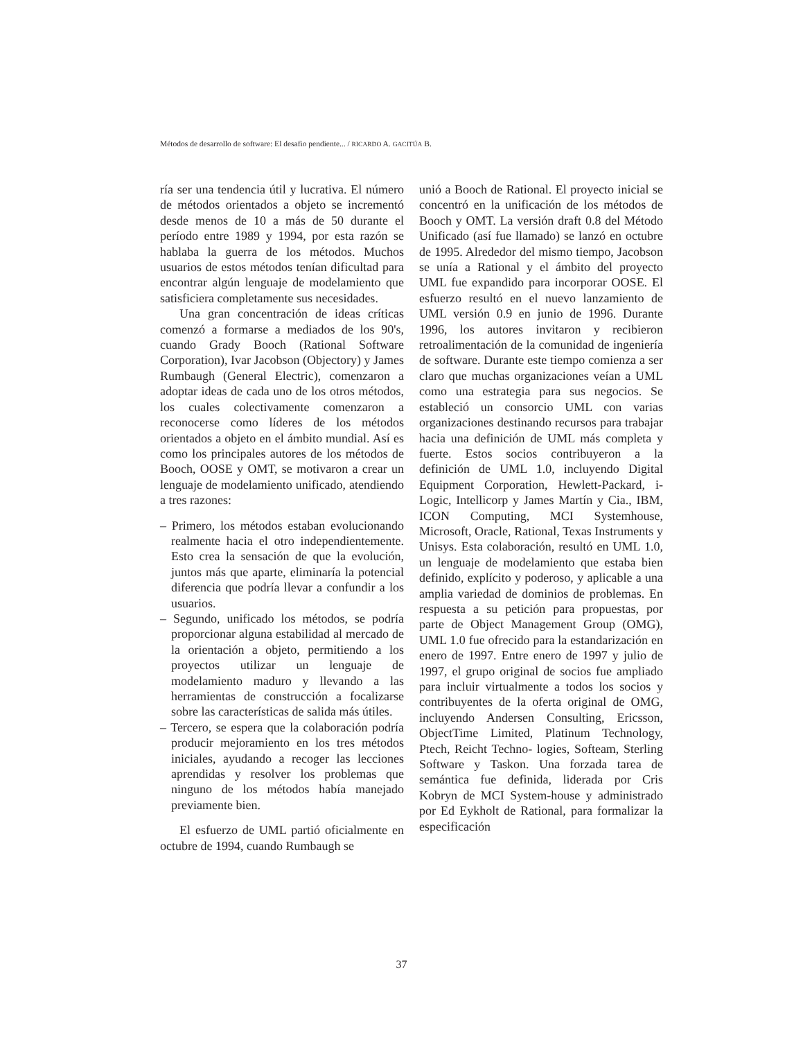Métodos de desarrollo de software: El desafio pendiente... / RICARDO A. GACITÚA B.
ría ser una tendencia útil y lucrativa. El número de métodos orientados a objeto se incrementó desde menos de 10 a más de 50 durante el período entre 1989 y 1994, por esta razón se hablaba la guerra de los métodos. Muchos usuarios de estos métodos tenían dificultad para encontrar algún lenguaje de modelamiento que satisficiera completamente sus necesidades.
Una gran concentración de ideas críticas comenzó a formarse a mediados de los 90's, cuando Grady Booch (Rational Software Corporation), Ivar Jacobson (Objectory) y James Rumbaugh (General Electric), comenzaron a adoptar ideas de cada uno de los otros métodos, los cuales colectivamente comenzaron a reconocerse como líderes de los métodos orientados a objeto en el ámbito mundial. Así es como los principales autores de los métodos de Booch, OOSE y OMT, se motivaron a crear un lenguaje de modelamiento unificado, atendiendo a tres razones:
– Primero, los métodos estaban evolucionando realmente hacia el otro independientemente. Esto crea la sensación de que la evolución, juntos más que aparte, eliminaría la potencial diferencia que podría llevar a confundir a los usuarios.
– Segundo, unificado los métodos, se podría proporcionar alguna estabilidad al mercado de la orientación a objeto, permitiendo a los proyectos utilizar un lenguaje de modelamiento maduro y llevando a las herramientas de construcción a focalizarse sobre las características de salida más útiles.
– Tercero, se espera que la colaboración podría producir mejoramiento en los tres métodos iniciales, ayudando a recoger las lecciones aprendidas y resolver los problemas que ninguno de los métodos había manejado previamente bien.
El esfuerzo de UML partió oficialmente en octubre de 1994, cuando Rumbaugh se
unió a Booch de Rational. El proyecto inicial se concentró en la unificación de los métodos de Booch y OMT. La versión draft 0.8 del Método Unificado (así fue llamado) se lanzó en octubre de 1995. Alrededor del mismo tiempo, Jacobson se unía a Rational y el ámbito del proyecto UML fue expandido para incorporar OOSE. El esfuerzo resultó en el nuevo lanzamiento de UML versión 0.9 en junio de 1996. Durante 1996, los autores invitaron y recibieron retroalimentación de la comunidad de ingeniería de software. Durante este tiempo comienza a ser claro que muchas organizaciones veían a UML como una estrategia para sus negocios. Se estableció un consorcio UML con varias organizaciones destinando recursos para trabajar hacia una definición de UML más completa y fuerte. Estos socios contribuyeron a la definición de UML 1.0, incluyendo Digital Equipment Corporation, Hewlett-Packard, i-Logic, Intellicorp y James Martín y Cia., IBM, ICON Computing, MCI Systemhouse, Microsoft, Oracle, Rational, Texas Instruments y Unisys. Esta colaboración, resultó en UML 1.0, un lenguaje de modelamiento que estaba bien definido, explícito y poderoso, y aplicable a una amplia variedad de dominios de problemas. En respuesta a su petición para propuestas, por parte de Object Management Group (OMG), UML 1.0 fue ofrecido para la estandarización en enero de 1997. Entre enero de 1997 y julio de 1997, el grupo original de socios fue ampliado para incluir virtualmente a todos los socios y contribuyentes de la oferta original de OMG, incluyendo Andersen Consulting, Ericsson, ObjectTime Limited, Platinum Technology, Ptech, Reicht Techno- logies, Softeam, Sterling Software y Taskon. Una forzada tarea de semántica fue definida, liderada por Cris Kobryn de MCI System-house y administrado por Ed Eykholt de Rational, para formalizar la especificación
37